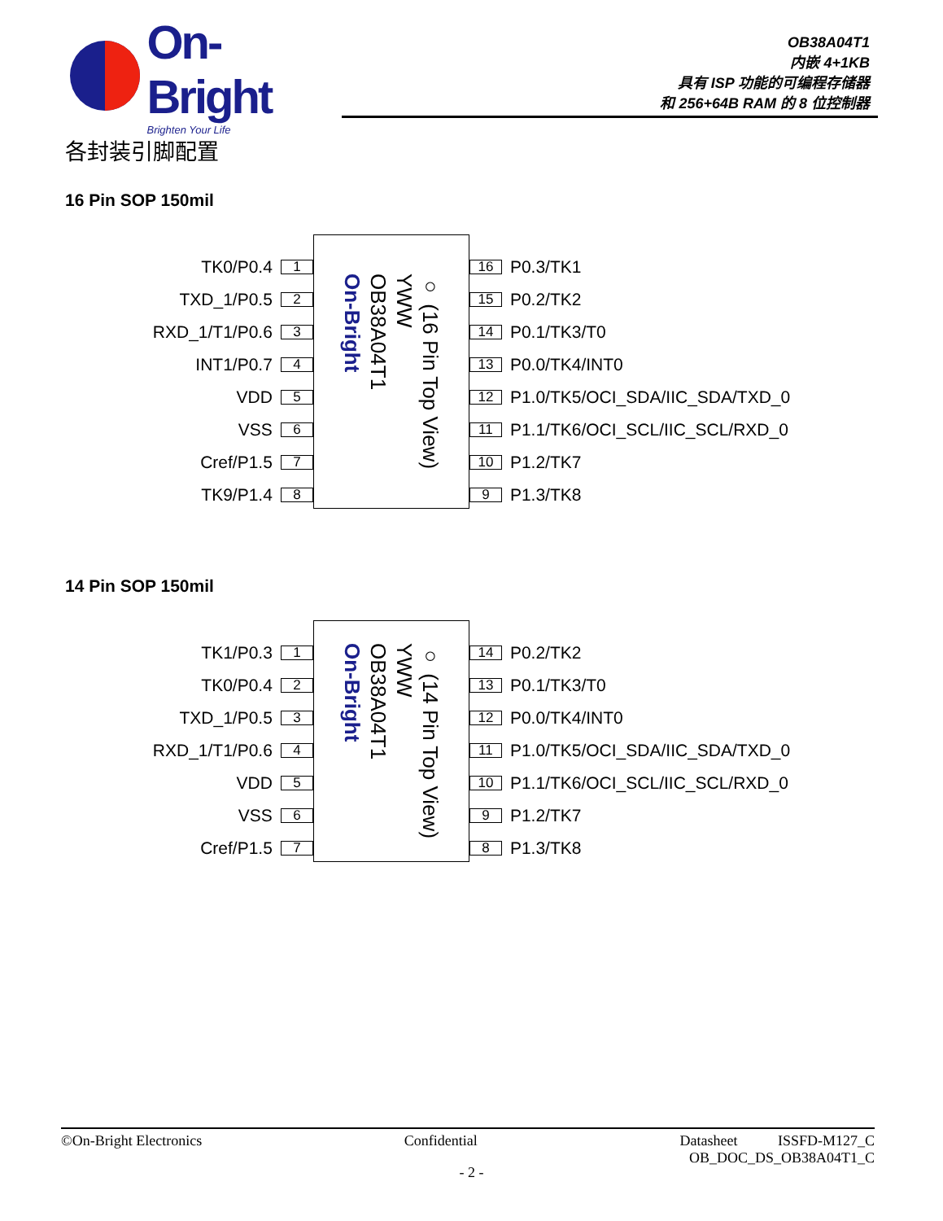On-Bright
Brighten Your Life
OB38A04T1
内嵌 4+1KB
具有 ISP 功能的可编程存储器
和 256+64B RAM 的 8 位控制器
各封装引脚配置
16 Pin SOP 150mil
TK0/P0.4 1
TXD_1/P0.5 2
RXD_1/T1/P0.6 3
INT1/P0.7 4
VDD 5
VSS 6
Cref/P1.5 7
TK9/P1.4 8
○ (16 Pin Top View)
YWW
OB38A04T1
On-Bright
16 P0.3/TK1
15 P0.2/TK2
14 P0.1/TK3/T0
13 P0.0/TK4/INT0
12 P1.0/TK5/OCI_SDA/IIC_SDA/TXD_0
11 P1.1/TK6/OCI_SCL/IIC_SCL/RXD_0
10 P1.2/TK7
9 P1.3/TK8
14 Pin SOP 150mil
TK1/P0.3 1
TK0/P0.4 2
TXD_1/P0.5 3
RXD_1/T1/P0.6 4
VDD 5
VSS 6
Cref/P1.5 7
○ (14 Pin Top View)
YWW
OB38A04T1
On-Bright
14 P0.2/TK2
13 P0.1/TK3/T0
12 P0.0/TK4/INT0
11 P1.0/TK5/OCI_SDA/IIC_SDA/TXD_0
10 P1.1/TK6/OCI_SCL/IIC_SCL/RXD_0
9 P1.2/TK7
8 P1.3/TK8
©On-Bright Electronics Confidential Datasheet ISSFD-M127_C
OB_DOC_DS_OB38A04T1_C
- 2 -